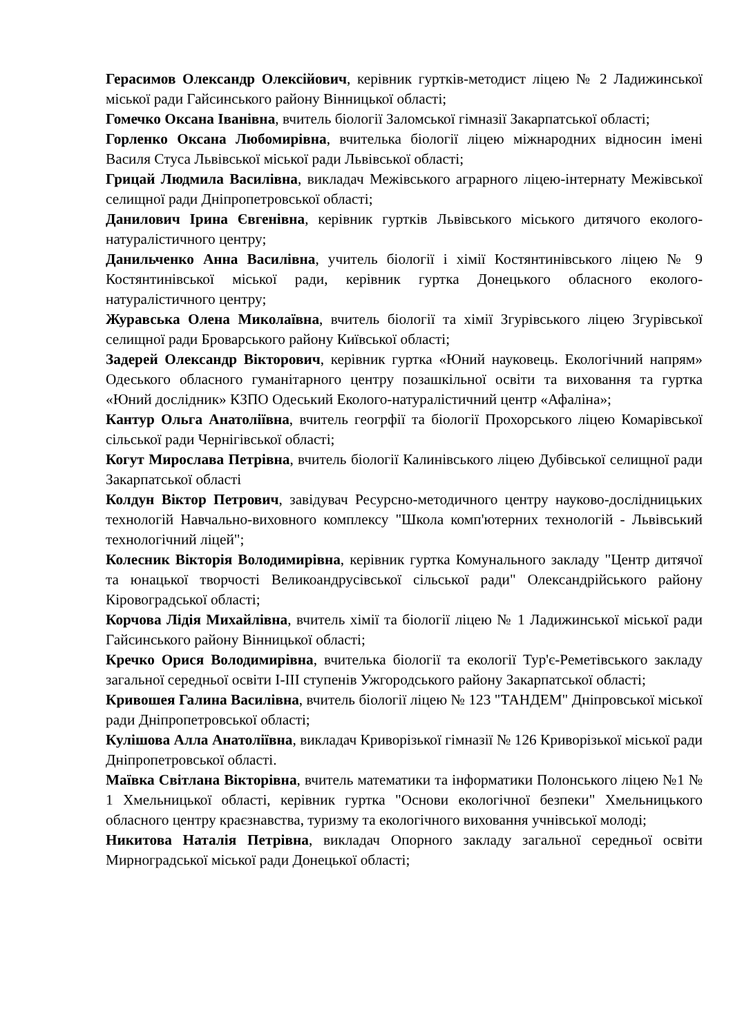Герасимов Олександр Олексійович, керівник гуртків-методист ліцею № 2 Ладижинської міської ради Гайсинського району Вінницької області;
Гомечко Оксана Іванівна, вчитель біології Заломської гімназії Закарпатської області;
Горленко Оксана Любомирівна, вчителька біології ліцею міжнародних відносин імені Василя Стуса Львівської міської ради Львівської області;
Грицай Людмила Василівна, викладач Межівського аграрного ліцею-інтернату Межівської селищної ради Дніпропетровської області;
Данилович Ірина Євгенівна, керівник гуртків Львівського міського дитячого еколого-натуралістичного центру;
Данильченко Анна Василівна, учитель біології і хімії Костянтинівського ліцею № 9 Костянтинівської міської ради, керівник гуртка Донецького обласного еколого-натуралістичного центру;
Журавська Олена Миколаївна, вчитель біології та хімії Згурівського ліцею Згурівської селищної ради Броварського району Київської області;
Задерей Олександр Вікторович, керівник гуртка «Юний науковець. Екологічний напрям» Одеського обласного гуманітарного центру позашкільної освіти та виховання та гуртка «Юний дослідник» КЗПО Одеський Еколого-натуралістичний центр «Афаліна»;
Кантур Ольга Анатоліївна, вчитель геогрфії та біології Прохорського ліцею Комарівської сільської ради Чернігівської області;
Когут Мирослава Петрівна, вчитель біології Калинівського ліцею Дубівської селищної ради Закарпатської області
Колдун Віктор Петрович, завідувач Ресурсно-методичного центру науково-дослідницьких технологій Навчально-виховного комплексу "Школа комп'ютерних технологій - Львівський технологічний ліцей";
Колесник Вікторія Володимирівна, керівник гуртка Комунального закладу "Центр дитячої та юнацької творчості Великоандрусівської сільської ради" Олександрійського району Кіровоградської області;
Корчова Лідія Михайлівна, вчитель хімії та біології ліцею № 1 Ладижинської міської ради Гайсинського району Вінницької області;
Кречко Орися Володимирівна, вчителька біології та екології Тур'є-Реметівського закладу загальної середньої освіти І-ІІІ ступенів Ужгородського району Закарпатської області;
Кривошея Галина Василівна, вчитель біології ліцею № 123 "ТАНДЕМ" Дніпровської міської ради Дніпропетровської області;
Кулішова Алла Анатоліївна, викладач Криворізької гімназії № 126 Криворізької міської ради Дніпропетровської області.
Маївка Світлана Вікторівна, вчитель математики та інформатики Полонського ліцею №1 № 1 Хмельницької області, керівник гуртка "Основи екологічної безпеки" Хмельницького обласного центру краєзнавства, туризму та екологічного виховання учнівської молоді;
Никитова Наталія Петрівна, викладач Опорного закладу загальної середньої освіти Мирноградської міської ради Донецької області;